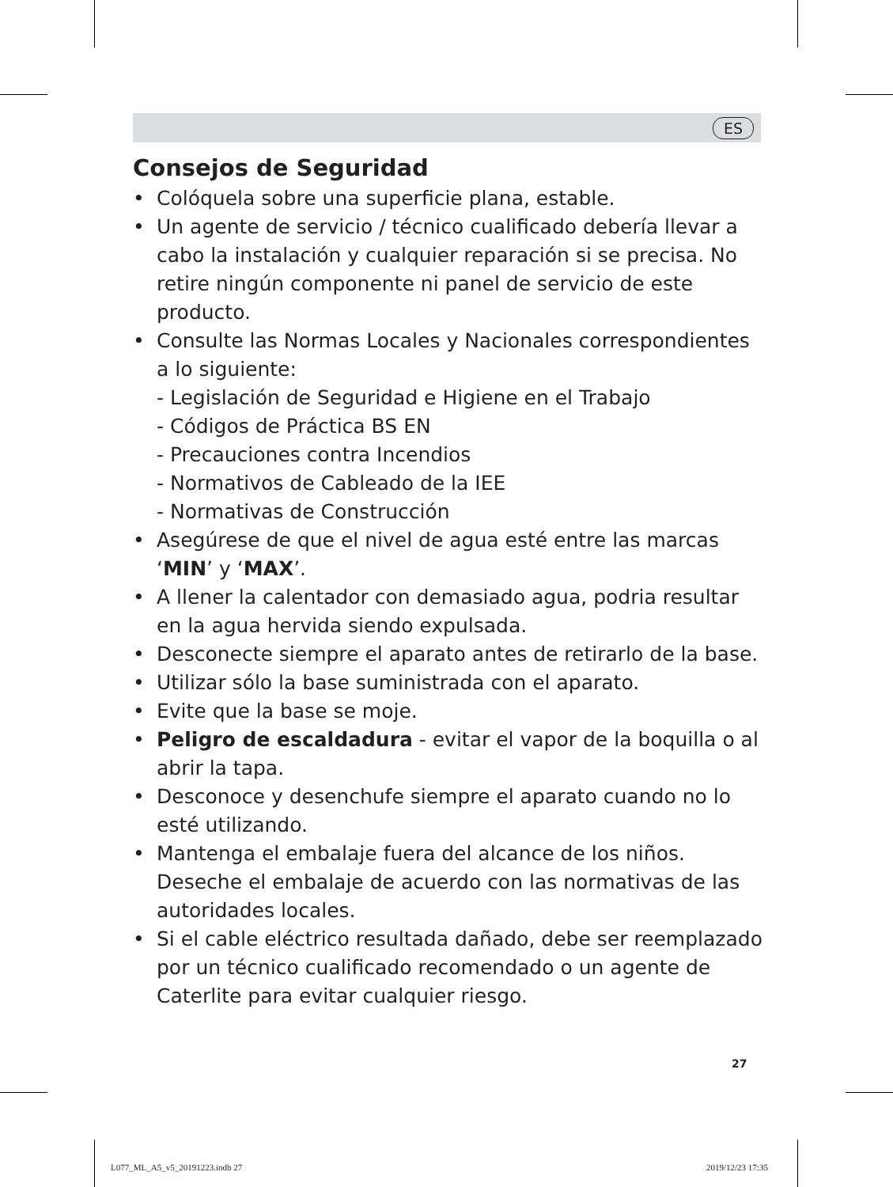ES
Consejos de Seguridad
• Colóquela sobre una superficie plana, estable.
• Un agente de servicio / técnico cualificado debería llevar a cabo la instalación y cualquier reparación si se precisa. No retire ningún componente ni panel de servicio de este producto.
• Consulte las Normas Locales y Nacionales correspondientes a lo siguiente:
- Legislación de Seguridad e Higiene en el Trabajo
- Códigos de Práctica BS EN
- Precauciones contra Incendios
- Normativos de Cableado de la IEE
- Normativas de Construcción
• Asegúrese de que el nivel de agua esté entre las marcas ‘MIN’ y ‘MAX’.
• A llener la calentador con demasiado agua, podria resultar en la agua hervida siendo expulsada.
• Desconecte siempre el aparato antes de retirarlo de la base.
• Utilizar sólo la base suministrada con el aparato.
• Evite que la base se moje.
• Peligro de escaldadura - evitar el vapor de la boquilla o al abrir la tapa.
• Desconoce y desenchufe siempre el aparato cuando no lo esté utilizando.
• Mantenga el embalaje fuera del alcance de los niños. Deseche el embalaje de acuerdo con las normativas de las autoridades locales.
• Si el cable eléctrico resultada dañado, debe ser reemplazado por un técnico cualificado recomendado o un agente de Caterlite para evitar cualquier riesgo.
27
L077_ML_A5_v5_20191223.indb 27 2019/12/23 17:35